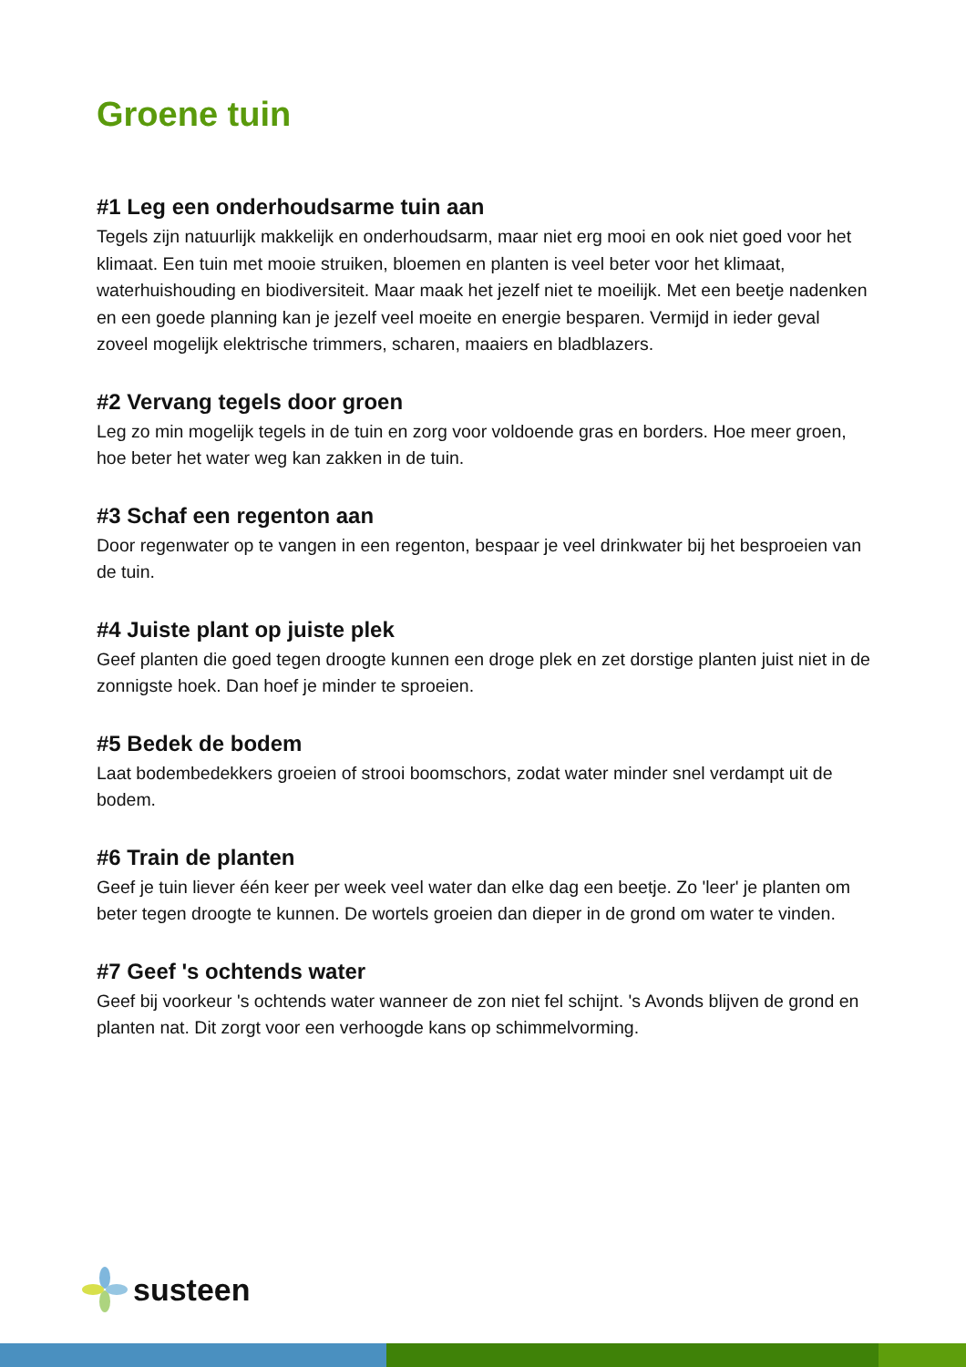Groene tuin
#1 Leg een onderhoudsarme tuin aan
Tegels zijn natuurlijk makkelijk en onderhoudsarm, maar niet erg mooi en ook niet goed voor het klimaat. Een tuin met mooie struiken, bloemen en planten is veel beter voor het klimaat, waterhuishouding en biodiversiteit. Maar maak het jezelf niet te moeilijk. Met een beetje nadenken en een goede planning kan je jezelf veel moeite en energie besparen. Vermijd in ieder geval zoveel mogelijk elektrische trimmers, scharen, maaiers en bladblazers.
#2 Vervang tegels door groen
Leg zo min mogelijk tegels in de tuin en zorg voor voldoende gras en borders. Hoe meer groen, hoe beter het water weg kan zakken in de tuin.
#3 Schaf een regenton aan
Door regenwater op te vangen in een regenton, bespaar je veel drinkwater bij het besproeien van de tuin.
#4 Juiste plant op juiste plek
Geef planten die goed tegen droogte kunnen een droge plek en zet dorstige planten juist niet in de zonnigste hoek. Dan hoef je minder te sproeien.
#5 Bedek de bodem
Laat bodembedekkers groeien of strooi boomschors, zodat water minder snel verdampt uit de bodem.
#6 Train de planten
Geef je tuin liever één keer per week veel water dan elke dag een beetje. Zo 'leer' je planten om beter tegen droogte te kunnen. De wortels groeien dan dieper in de grond om water te vinden.
#7 Geef 's ochtends water
Geef bij voorkeur 's ochtends water wanneer de zon niet fel schijnt. 's Avonds blijven de grond en planten nat. Dit zorgt voor een verhoogde kans op schimmelvorming.
susteen